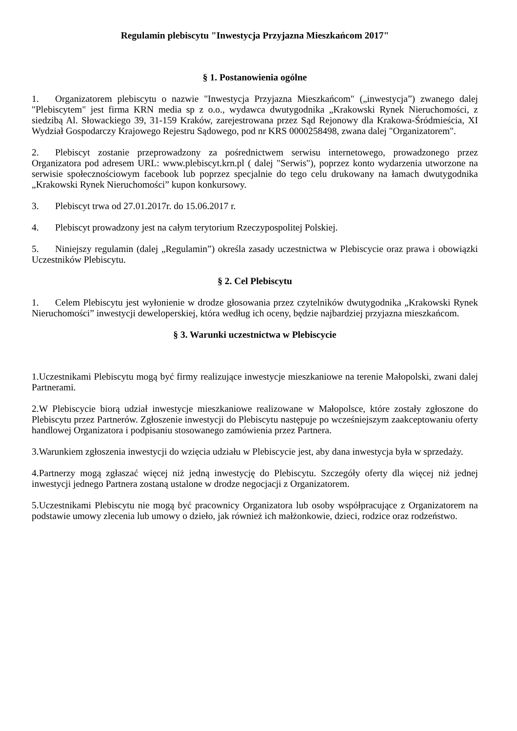Regulamin plebiscytu "Inwestycja Przyjazna Mieszkańcom 2017"
§ 1. Postanowienia ogólne
1. Organizatorem plebiscytu o nazwie "Inwestycja Przyjazna Mieszkańcom" („inwestycja”) zwanego dalej "Plebiscytem" jest firma KRN media sp z o.o., wydawca dwutygodnika „Krakowski Rynek Nieruchomości, z siedzibą Al. Słowackiego 39, 31-159 Kraków, zarejestrowana przez Sąd Rejonowy dla Krakowa-Śródmieścia, XI Wydział Gospodarczy Krajowego Rejestru Sądowego, pod nr KRS 0000258498, zwana dalej "Organizatorem".
2. Plebiscyt zostanie przeprowadzony za pośrednictwem serwisu internetowego, prowadzonego przez Organizatora pod adresem URL: www.plebiscyt.krn.pl ( dalej "Serwis"), poprzez konto wydarzenia utworzone na serwisie społecznościowym facebook lub poprzez specjalnie do tego celu drukowany na łamach dwutygodnika „Krakowski Rynek Nieruchomości” kupon konkursowy.
3. Plebiscyt trwa od 27.01.2017r. do 15.06.2017 r.
4. Plebiscyt prowadzony jest na całym terytorium Rzeczypospolitej Polskiej.
5. Niniejszy regulamin (dalej „Regulamin”) określa zasady uczestnictwa w Plebiscycie oraz prawa i obowiązki Uczestników Plebiscytu.
§ 2. Cel Plebiscytu
1. Celem Plebiscytu jest wyłonienie w drodze głosowania przez czytelników dwutygodnika „Krakowski Rynek Nieruchomości” inwestycji deweloperskiej, która według ich oceny, będzie najbardziej przyjazna mieszkańcom.
§ 3. Warunki uczestnictwa w Plebiscycie
1.Uczestnikami Plebiscytu mogą być firmy realizujące inwestycje mieszkaniowe na terenie Małopolski, zwani dalej Partnerami.
2.W Plebiscycie biorą udział inwestycje mieszkaniowe realizowane w Małopolsce, które zostały zgłoszone do Plebiscytu przez Partnerów. Zgłoszenie inwestycji do Plebiscytu następuje po wcześniejszym zaakceptowaniu oferty handlowej Organizatora i podpisaniu stosowanego zamówienia przez Partnera.
3.Warunkiem zgłoszenia inwestycji do wzięcia udziału w Plebiscycie jest, aby dana inwestycja była w sprzedaży.
4.Partnerzy mogą zgłaszać więcej niż jedną inwestycję do Plebiscytu. Szczegóły oferty dla więcej niż jednej inwestycji jednego Partnera zostaną ustalone w drodze negocjacji z Organizatorem.
5.Uczestnikami Plebiscytu nie mogą być pracownicy Organizatora lub osoby współpracujące z Organizatorem na podstawie umowy zlecenia lub umowy o dzieło, jak również ich małżonkowie, dzieci, rodzice oraz rodzeństwo.